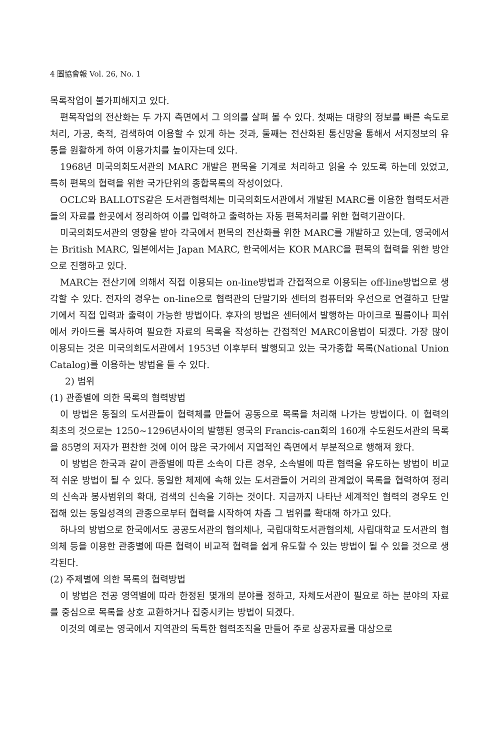4 圖協會報 Vol. 26, No. 1
목록작업이 불가피해지고 있다.
편목작업의 전산화는 두 가지 측면에서 그 의의를 살펴 볼 수 있다. 첫째는 대량의 정보를 빠른 속도로 처리, 가공, 축적, 검색하여 이용할 수 있게 하는 것과, 둘째는 전산화된 통신망을 통해서 서지정보의 유통을 원활하게 하여 이용가치를 높이자는데 있다.
1968년 미국의회도서관의 MARC 개발은 편목을 기계로 처리하고 읽을 수 있도록 하는데 있었고, 특히 편목의 협력을 위한 국가단위의 종합목록의 작성이었다.
OCLC와 BALLOTS같은 도서관협력체는 미국의회도서관에서 개발된 MARC를 이용한 협력도서관들의 자료를 한곳에서 정리하여 이를 입력하고 출력하는 자동 편목처리를 위한 협력기관이다.
미국의회도서관의 영향을 받아 각국에서 편목의 전산화를 위한 MARC를 개발하고 있는데, 영국에서는 British MARC, 일본에서는 Japan MARC, 한국에서는 KOR MARC을 편목의 협력을 위한 방안으로 진행하고 있다.
MARC는 전산기에 의해서 직접 이용되는 on-line방법과 간접적으로 이용되는 off-line방법으로 생각할 수 있다. 전자의 경우는 on-line으로 협력관의 단말기와 센터의 컴퓨터와 우선으로 연결하고 단말기에서 직접 입력과 출력이 가능한 방법이다. 후자의 방법은 센터에서 발행하는 마이크로 필름이나 피쉬에서 카아드를 복사하여 필요한 자료의 목록을 작성하는 간접적인 MARC이용법이 되겠다. 가장 많이 이용되는 것은 미국의회도서관에서 1953년 이후부터 발행되고 있는 국가종합 목록(National Union Catalog)를 이용하는 방법을 들 수 있다.
2) 범위
(1) 관종별에 의한 목록의 협력방법
이 방법은 동질의 도서관들이 협력체를 만들어 공동으로 목록을 처리해 나가는 방법이다. 이 협력의 최초의 것으로는 1250~1296년사이의 발행된 영국의 Francis-can회의 160개 수도원도서관의 목록을 85명의 저자가 편찬한 것에 이어 많은 국가에서 지엽적인 측면에서 부분적으로 행해져 왔다.
이 방법은 한국과 같이 관종별에 따른 소속이 다른 경우, 소속별에 따른 협력을 유도하는 방법이 비교적 쉬운 방법이 될 수 있다. 동일한 체제에 속해 있는 도서관들이 거리의 관계없이 목록을 협력하여 정리의 신속과 봉사범위의 확대, 검색의 신속을 기하는 것이다. 지금까지 나타난 세계적인 협력의 경우도 인접해 있는 동일성격의 관종으로부터 협력을 시작하여 차츰 그 범위를 확대해 하가고 있다.
하나의 방법으로 한국에서도 공공도서관의 협의체나, 국립대학도서관협의체, 사립대학교 도서관의 협의체 등을 이용한 관종별에 따른 협력이 비교적 협력을 쉽게 유도할 수 있는 방법이 될 수 있을 것으로 생각된다.
(2) 주제별에 의한 목록의 협력방법
이 방법은 전공 영역별에 따라 한정된 몇개의 분야를 정하고, 자체도서관이 필요로 하는 분야의 자료를 중심으로 목록을 상호 교환하거나 집중시키는 방법이 되겠다.
이것의 예로는 영국에서 지역관의 독특한 협력조직을 만들어 주로 상공자료를 대상으로